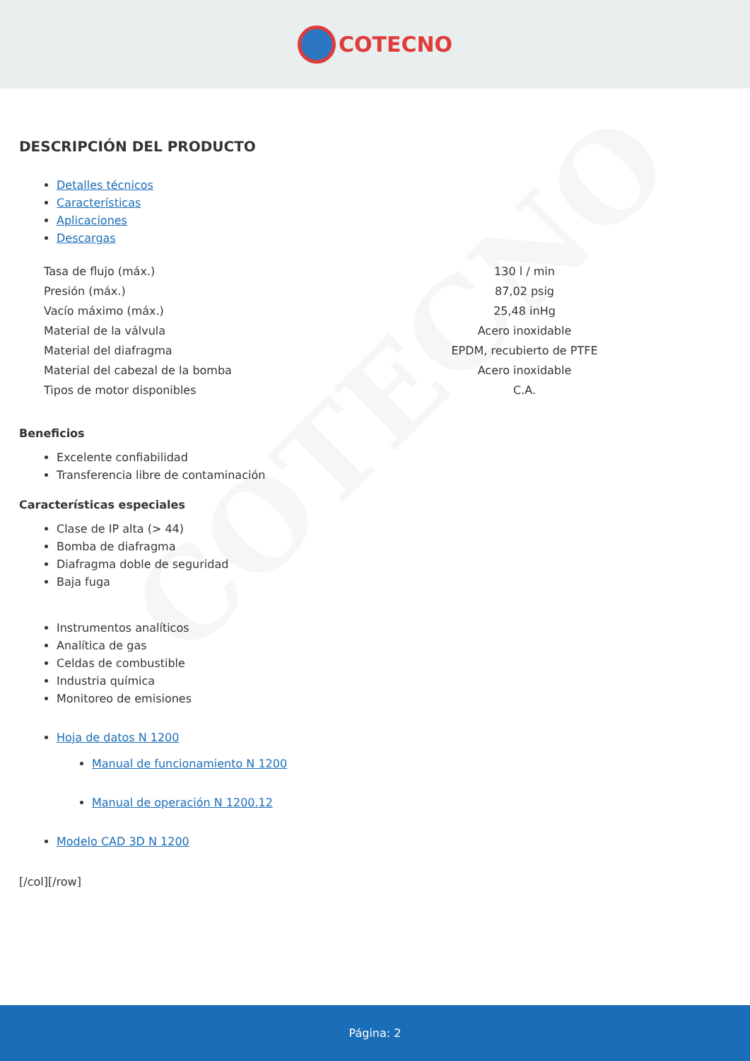COTECNO
COTECNO
DESCRIPCIÓN DEL PRODUCTO
Detalles técnicos
Características
Aplicaciones
Descargas
| Tasa de flujo (máx.) | 130 l / min |
| Presión (máx.) | 87,02 psig |
| Vacío máximo (máx.) | 25,48 inHg |
| Material de la válvula | Acero inoxidable |
| Material del diafragma | EPDM, recubierto de PTFE |
| Material del cabezal de la bomba | Acero inoxidable |
| Tipos de motor disponibles | C.A. |
Beneficios
Excelente confiabilidad
Transferencia libre de contaminación
Características especiales
Clase de IP alta (> 44)
Bomba de diafragma
Diafragma doble de seguridad
Baja fuga
Instrumentos analíticos
Analítica de gas
Celdas de combustible
Industria química
Monitoreo de emisiones
Hoja de datos N 1200
Manual de funcionamiento N 1200
Manual de operación N 1200.12
Modelo CAD 3D N 1200
[/col][/row]
Página: 2